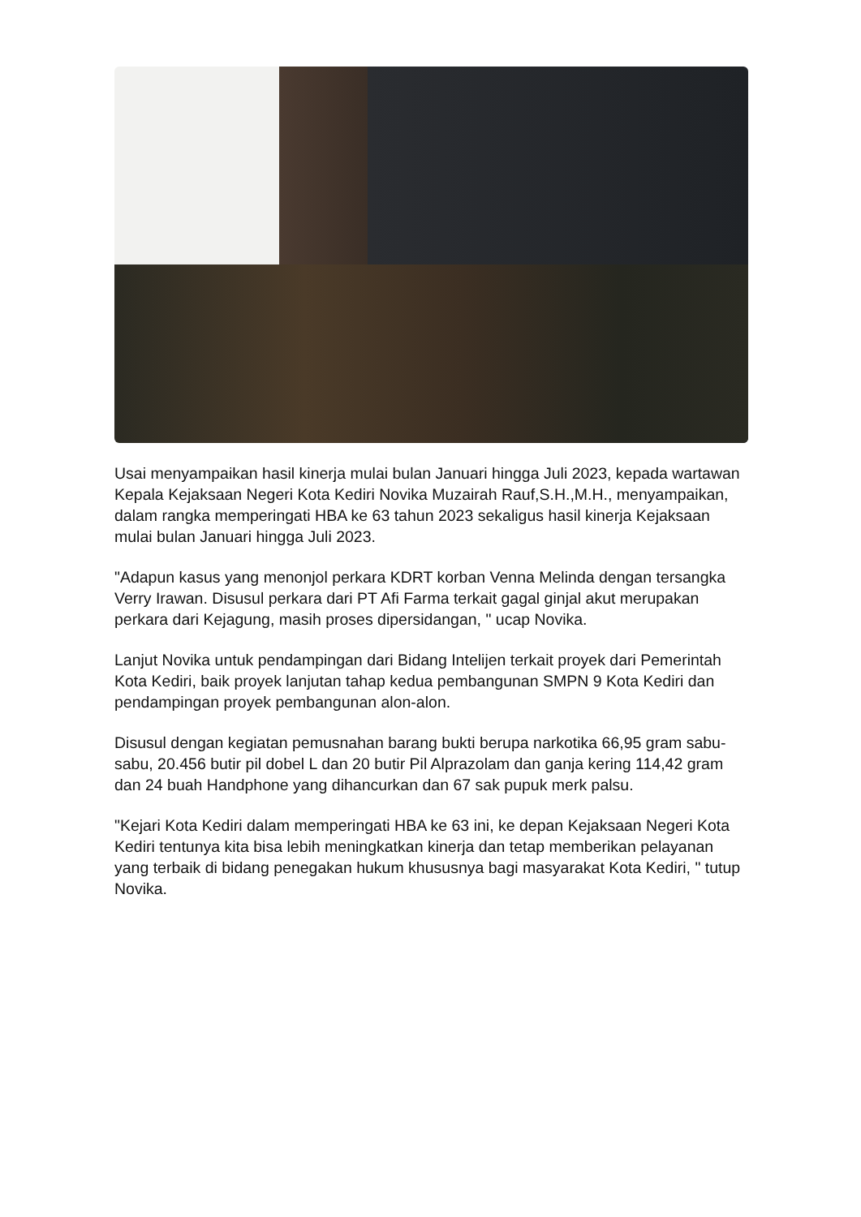Usai menyampaikan hasil kinerja mulai bulan Januari hingga Juli 2023, kepada wartawan Kepala Kejaksaan Negeri Kota Kediri Novika Muzairah Rauf,S.H.,M.H., menyampaikan, dalam rangka memperingati HBA ke 63 tahun 2023 sekaligus hasil kinerja Kejaksaan mulai bulan Januari hingga Juli 2023.
"Adapun kasus yang menonjol perkara KDRT korban Venna Melinda dengan tersangka Verry Irawan. Disusul perkara dari PT Afi Farma terkait gagal ginjal akut merupakan perkara dari Kejagung, masih proses dipersidangan, " ucap Novika.
Lanjut Novika untuk pendampingan dari Bidang Intelijen terkait proyek dari Pemerintah Kota Kediri, baik proyek lanjutan tahap kedua pembangunan SMPN 9 Kota Kediri dan pendampingan proyek pembangunan alon-alon.
Disusul dengan kegiatan pemusnahan barang bukti berupa narkotika 66,95 gram sabu-sabu, 20.456 butir pil dobel L dan 20 butir Pil Alprazolam dan ganja kering 114,42 gram dan 24 buah Handphone yang dihancurkan dan 67 sak pupuk merk palsu.
"Kejari Kota Kediri dalam memperingati HBA ke 63 ini, ke depan Kejaksaan Negeri Kota Kediri tentunya kita bisa lebih meningkatkan kinerja dan tetap memberikan pelayanan yang terbaik di bidang penegakan hukum khususnya bagi masyarakat Kota Kediri, " tutup Novika.